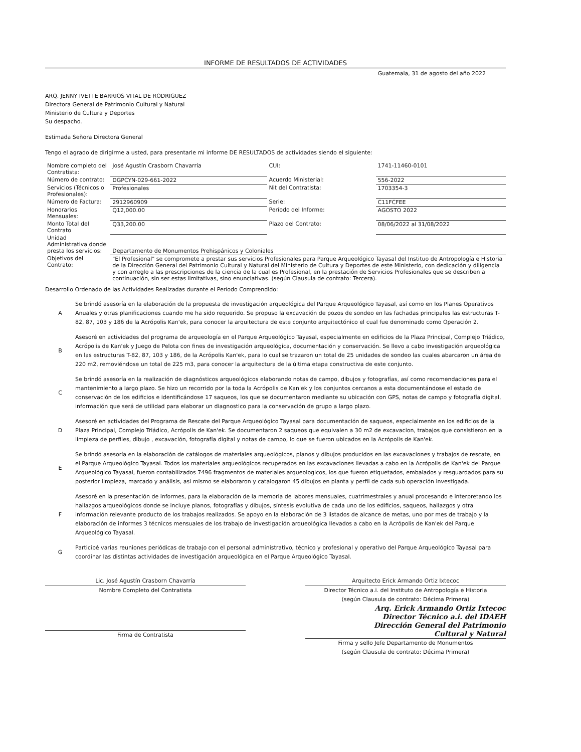INFORME DE RESULTADOS DE ACTIVIDADES
Guatemala, 31 de agosto del año 2022
ARQ. JENNY IVETTE BARRIOS VITAL DE RODRIGUEZ
Directora General de Patrimonio Cultural y Natural
Ministerio de Cultura y Deportes
Su despacho.
Estimada Señora Directora General
Tengo el agrado de dirigirme a usted, para presentarle mi informe DE RESULTADOS de actividades siendo el siguiente:
| Nombre completo del Contratista: | José Agustín Crasborn Chavarría | CUI: | 1741-11460-0101 |
| Número de contrato: | DGPCYN-029-661-2022 | Acuerdo Ministerial: | 556-2022 |
| Servicios (Técnicos o Profesionales): | Profesionales | Nit del Contratista: | 1703354-3 |
| Número de Factura: | 2912960909 | Serie: | C11FCFEE |
| Honorarios Mensuales: | Q12,000.00 | Período del Informe: | AGOSTO 2022 |
| Monto Total del Contrato | Q33,200.00 | Plazo del Contrato: | 08/06/2022 al 31/08/2022 |
| Unidad Administrativa donde presta los servicios: | Departamento de Monumentos Prehispánicos y Coloniales | | |
| Objetivos del Contrato: | "El Profesional" se compromete a prestar sus servicios Profesionales para Parque Arqueológico Tayasal del Instituo de Antropología e Historia de la Dirección General del Patrimonio Cultural y Natural del Ministerio de Cultura y Deportes de este Ministerio, con dedicación y diligencia y con arreglo a las prescripciones de la ciencia de la cual es Profesional, en la prestación de Servicios Profesionales que se describen a continuación, sin ser estas limitativas, sino enunciativas. (según Clausula de contrato: Tercera). | | |
Desarrollo Ordenado de las Actividades Realizadas durante el Período Comprendido:
A
Se brindó asesoría en la elaboración de la propuesta de investigación arqueológica del Parque Arqueológico Tayasal, así como en los Planes Operativos Anuales y otras planificaciones cuando me ha sido requerido. Se propuso la excavación de pozos de sondeo en las fachadas principales las estructuras T-82, 87, 103 y 186 de la Acrópolis Kan'ek, para conocer la arquitectura de este conjunto arquitectónico el cual fue denominado como Operación 2.
B
Asesoré en actividades del programa de arqueología en el Parque Arqueológico Tayasal, especialmente en edificios de la Plaza Principal, Complejo Triádico, Acrópolis de Kan'ek y Juego de Pelota con fines de investigación arqueológica, documentación y conservación. Se llevo a cabo investigación arqueológica en las estructuras T-82, 87, 103 y 186, de la Acrópolis Kan'ek, para lo cual se trazaron un total de 25 unidades de sondeo las cuales abarcaron un área de 220 m2, removiéndose un total de 225 m3, para conocer la arquitectura de la última etapa constructiva de este conjunto.
C
Se brindó asesoría en la realización de diagnósticos arqueológicos elaborando notas de campo, dibujos y fotografías, así como recomendaciones para el mantenimiento a largo plazo. Se hizo un recorrido por la toda la Acrópolis de Kan'ek y los conjuntos cercanos a esta documentándose el estado de conservación de los edificios e identificándose 17 saqueos, los que se documentaron mediante su ubicación con GPS, notas de campo y fotografía digital, información que será de utilidad para elaborar un diagnostico para la conservación de grupo a largo plazo.
D
Asesoré en actividades del Programa de Rescate del Parque Arqueológico Tayasal para documentación de saqueos, especialmente en los edificios de la Plaza Principal, Complejo Triádico, Acrópolis de Kan'ek. Se documentaron 2 saqueos que equivalen a 30 m2 de excavacion, trabajos que consistieron en la limpieza de perfiles, dibujo , excavación, fotografía digital y notas de campo, lo que se fueron ubicados en la Acrópolis de Kan'ek.
E
Se brindó asesoría en la elaboración de catálogos de materiales arqueológicos, planos y dibujos producidos en las excavaciones y trabajos de rescate, en el Parque Arqueológico Tayasal. Todos los materiales arqueológicos recuperados en las excavaciones llevadas a cabo en la Acrópolis de Kan'ek del Parque Arqueológico Tayasal, fueron contabilizados 7496 fragmentos de materiales arqueologicos, los que fueron etiquetados, embalados y resguardados para su posterior limpieza, marcado y análisis, así mismo se elaboraron y catalogaron 45 dibujos en planta y perfil de cada sub operación investigada.
F
Asesoré en la presentación de informes, para la elaboración de la memoria de labores mensuales, cuatrimestrales y anual procesando e interpretando los hallazgos arqueológicos donde se incluye planos, fotografías y dibujos, síntesis evolutiva de cada uno de los edificios, saqueos, hallazgos y otra información relevante producto de los trabajos realizados. Se apoyo en la elaboración de 3 listados de alcance de metas, uno por mes de trabajo y la elaboración de informes 3 técnicos mensuales de los trabajo de investigación arqueológica llevados a cabo en la Acrópolis de Kan'ek del Parque Arqueológico Tayasal.
G
Participé varias reuniones periódicas de trabajo con el personal administrativo, técnico y profesional y operativo del Parque Arqueológico Tayasal para coordinar las distintas actividades de investigación arqueológica en el Parque Arqueológico Tayasal.
Lic. José Agustín Crasborn Chavarría
Nombre Completo del Contratista
Firma de Contratista
Arquitecto Erick Armando Ortiz Ixtecoc
Director Técnico a.i. del Instituto de Antropología e Historia
(según Clausula de contrato: Décima Primera)
Arq. Erick Armando Ortiz Ixtecoc
Director Técnico a.i. del IDAEH
Dirección General del Patrimonio
Cultural y Natural
Firma y sello Jefe Departamento de Monumentos
(según Clausula de contrato: Décima Primera)